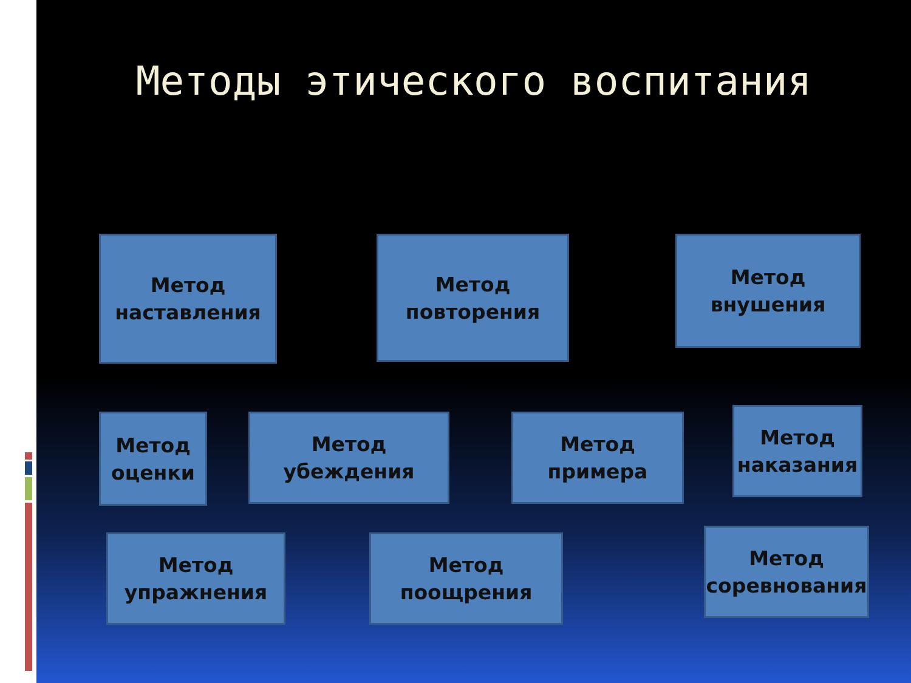Методы этического воспитания
Метод
наставления
Метод
повторения
Метод
внушения
Метод
оценки
Метод
убеждения
Метод
примера
Метод
наказания
Метод
упражнения
Метод
поощрения
Метод
соревнования